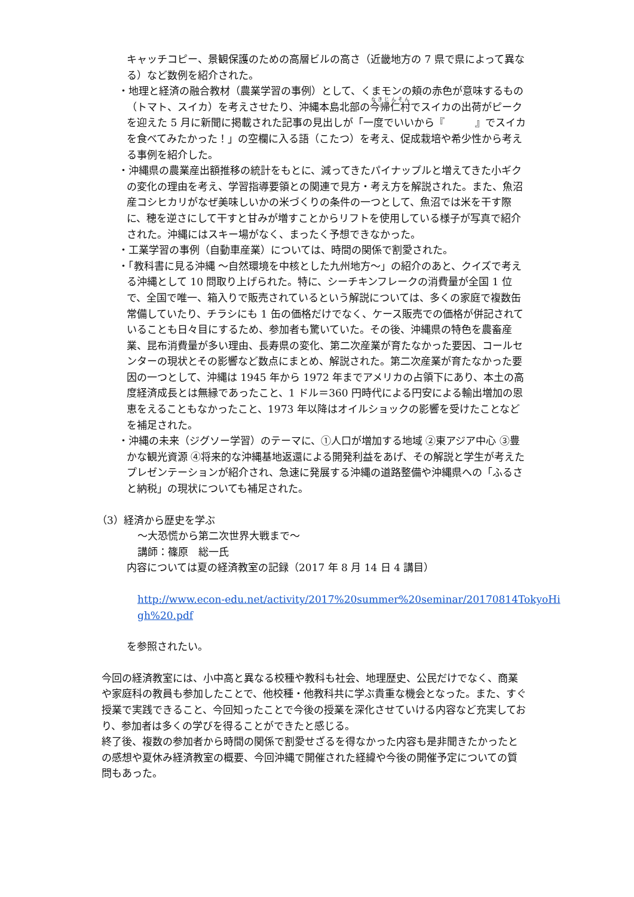キャッチコピー、景観保護のための高層ビルの高さ（近畿地方の 7 県で県によって異なる）など数例を紹介された。
・地理と経済の融合教材（農業学習の事例）として、くまモンの頬の赤色が意味するもの（トマト、スイカ）を考えさせたり、沖縄本島北部の今帰仁村でスイカの出荷がピークを迎えた 5 月に新聞に掲載された記事の見出しが「一度でいいから『　　　』でスイカを食べてみたかった！」の空欄に入る語（こたつ）を考え、促成栽培や希少性から考える事例を紹介した。
・沖縄県の農業産出額推移の統計をもとに、減ってきたパイナップルと増えてきた小ギクの変化の理由を考え、学習指導要領との関連で見方・考え方を解説された。また、魚沼産コシヒカリがなぜ美味しいかの米づくりの条件の一つとして、魚沼では米を干す際に、穂を逆さにして干すと甘みが増すことからリフトを使用している様子が写真で紹介された。沖縄にはスキー場がなく、まったく予想できなかった。
・工業学習の事例（自動車産業）については、時間の関係で割愛された。
・「教科書に見る沖縄 ～自然環境を中核とした九州地方～」の紹介のあと、クイズで考える沖縄として 10 問取り上げられた。特に、シーチキンフレークの消費量が全国 1 位で、全国で唯一、箱入りで販売されているという解説については、多くの家庭で複数缶常備していたり、チラシにも 1 缶の価格だけでなく、ケース販売での価格が併記されていることも日々目にするため、参加者も驚いていた。その後、沖縄県の特色を農畜産業、昆布消費量が多い理由、長寿県の変化、第二次産業が育たなかった要因、コールセンターの現状とその影響など数点にまとめ、解説された。第二次産業が育たなかった要因の一つとして、沖縄は 1945 年から 1972 年までアメリカの占領下にあり、本土の高度経済成長とは無縁であったこと、1 ドル＝360 円時代による円安による輸出増加の恩恵をえることもなかったこと、1973 年以降はオイルショックの影響を受けたことなどを補足された。
・沖縄の未来（ジグソー学習）のテーマに、①人口が増加する地域 ②東アジア中心 ③豊かな観光資源 ④将来的な沖縄基地返還による開発利益をあげ、その解説と学生が考えたプレゼンテーションが紹介され、急速に発展する沖縄の道路整備や沖縄県への「ふるさと納税」の現状についても補足された。
（3）経済から歴史を学ぶ
～大恐慌から第二次世界大戦まで～
講師：篠原　総一氏
内容については夏の経済教室の記録（2017 年 8 月 14 日 4 講目）
http://www.econ-edu.net/activity/2017%20summer%20seminar/20170814TokyoHigh%20.pdf
を参照されたい。
今回の経済教室には、小中高と異なる校種や教科も社会、地理歴史、公民だけでなく、商業や家庭科の教員も参加したことで、他校種・他教科共に学ぶ貴重な機会となった。また、すぐ授業で実践できること、今回知ったことで今後の授業を深化させていける内容など充実しており、参加者は多くの学びを得ることができたと感じる。
終了後、複数の参加者から時間の関係で割愛せざるを得なかった内容も是非聞きたかったとの感想や夏休み経済教室の概要、今回沖縄で開催された経緯や今後の開催予定についての質問もあった。